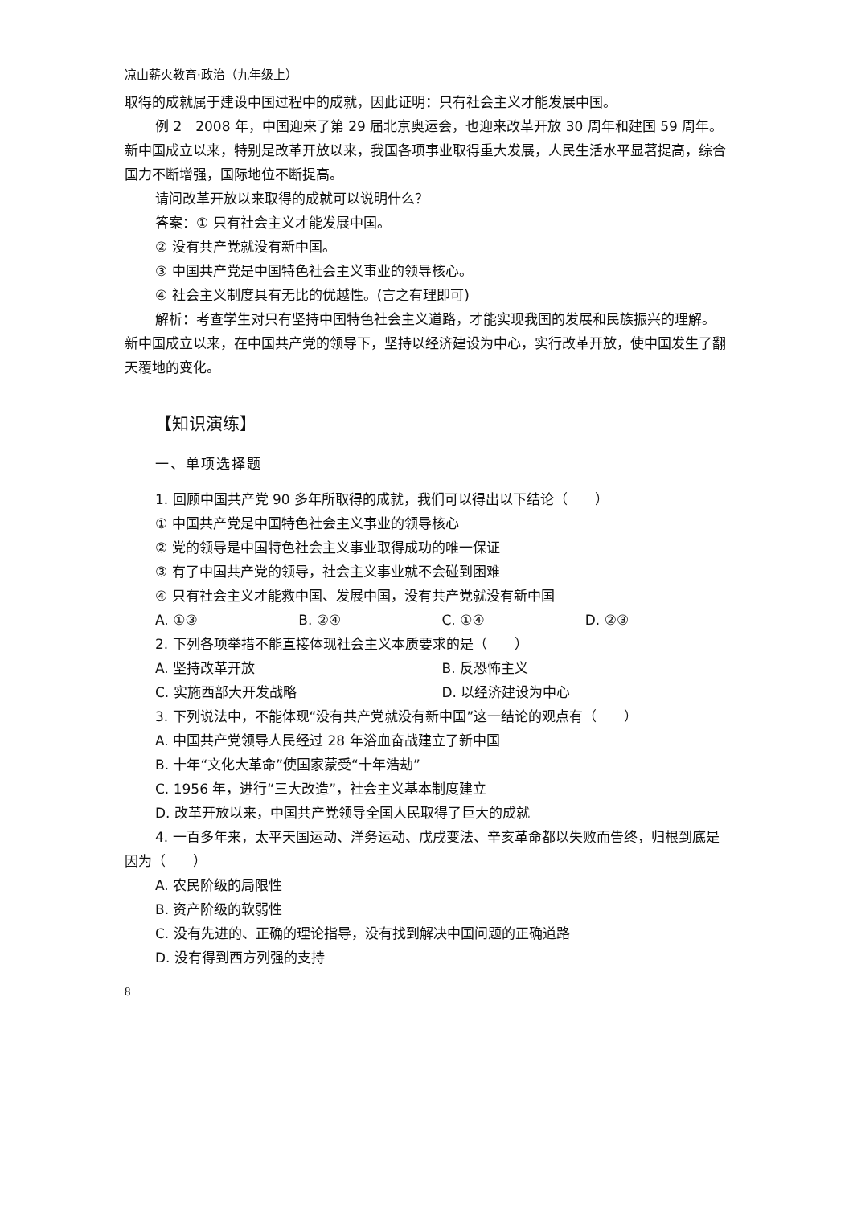凉山薪火教育·政治（九年级上）
取得的成就属于建设中国过程中的成就，因此证明：只有社会主义才能发展中国。
例 2　2008 年，中国迎来了第 29 届北京奥运会，也迎来改革开放 30 周年和建国 59 周年。新中国成立以来，特别是改革开放以来，我国各项事业取得重大发展，人民生活水平显著提高，综合国力不断增强，国际地位不断提高。
请问改革开放以来取得的成就可以说明什么？
答案：① 只有社会主义才能发展中国。
② 没有共产党就没有新中国。
③ 中国共产党是中国特色社会主义事业的领导核心。
④ 社会主义制度具有无比的优越性。(言之有理即可)
解析：考查学生对只有坚持中国特色社会主义道路，才能实现我国的发展和民族振兴的理解。新中国成立以来，在中国共产党的领导下，坚持以经济建设为中心，实行改革开放，使中国发生了翻天覆地的变化。
【知识演练】
一、单项选择题
1. 回顾中国共产党 90 多年所取得的成就，我们可以得出以下结论（　　）
① 中国共产党是中国特色社会主义事业的领导核心
② 党的领导是中国特色社会主义事业取得成功的唯一保证
③ 有了中国共产党的领导，社会主义事业就不会碰到困难
④ 只有社会主义才能救中国、发展中国，没有共产党就没有新中国
A. ①③ B. ②④ C. ①④ D. ②③
2. 下列各项举措不能直接体现社会主义本质要求的是（　　）
A. 坚持改革开放 B. 反恐怖主义
C. 实施西部大开发战略 D. 以经济建设为中心
3. 下列说法中，不能体现“没有共产党就没有新中国”这一结论的观点有（　　）
A. 中国共产党领导人民经过 28 年浴血奋战建立了新中国
B. 十年“文化大革命”使国家蒙受“十年浩劫”
C. 1956 年，进行“三大改造”，社会主义基本制度建立
D. 改革开放以来，中国共产党领导全国人民取得了巨大的成就
4. 一百多年来，太平天国运动、洋务运动、戊戌变法、辛亥革命都以失败而告终，归根到底是因为（　　）
A. 农民阶级的局限性
B. 资产阶级的软弱性
C. 没有先进的、正确的理论指导，没有找到解决中国问题的正确道路
D. 没有得到西方列强的支持
8